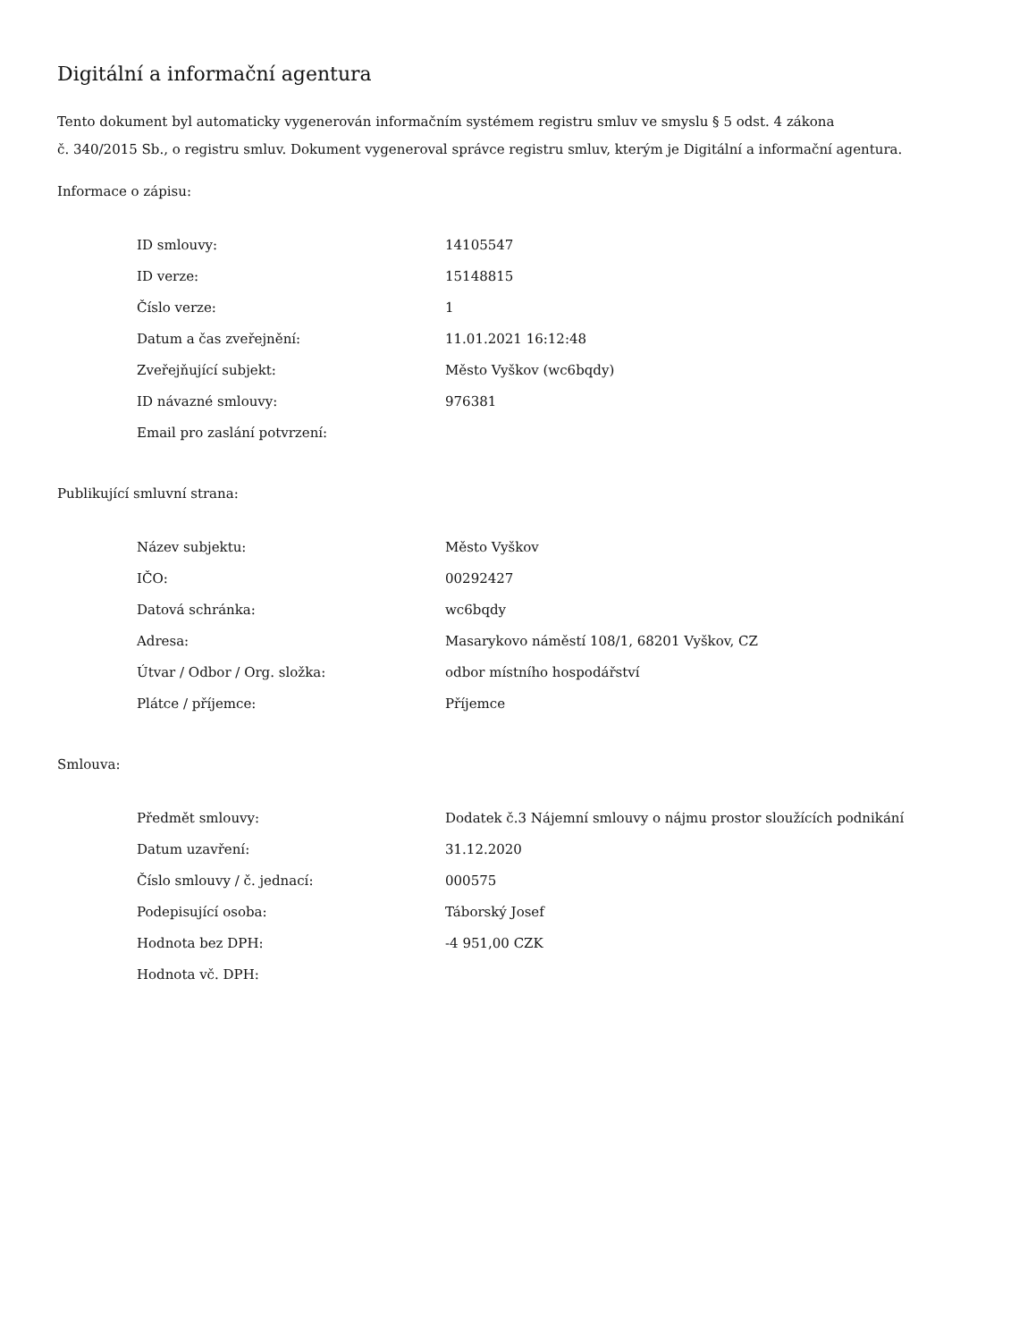Digitální a informační agentura
Tento dokument byl automaticky vygenerován informačním systémem registru smluv ve smyslu § 5 odst. 4 zákona
č. 340/2015 Sb., o registru smluv. Dokument vygeneroval správce registru smluv, kterým je Digitální a informační agentura.
Informace o zápisu:
| ID smlouvy: | 14105547 |
| ID verze: | 15148815 |
| Číslo verze: | 1 |
| Datum a čas zveřejnění: | 11.01.2021 16:12:48 |
| Zveřejňující subjekt: | Město Vyškov (wc6bqdy) |
| ID návazné smlouvy: | 976381 |
| Email pro zaslání potvrzení: | |
Publikující smluvní strana:
| Název subjektu: | Město Vyškov |
| IČO: | 00292427 |
| Datová schránka: | wc6bqdy |
| Adresa: | Masarykovo náměstí 108/1, 68201 Vyškov, CZ |
| Útvar / Odbor / Org. složka: | odbor místního hospodářství |
| Plátce / příjemce: | Příjemce |
Smlouva:
| Předmět smlouvy: | Dodatek č.3 Nájemní smlouvy o nájmu prostor sloužících podnikání |
| Datum uzavření: | 31.12.2020 |
| Číslo smlouvy / č. jednací: | 000575 |
| Podepisující osoba: | Táborský Josef |
| Hodnota bez DPH: | -4 951,00 CZK |
| Hodnota vč. DPH: | |